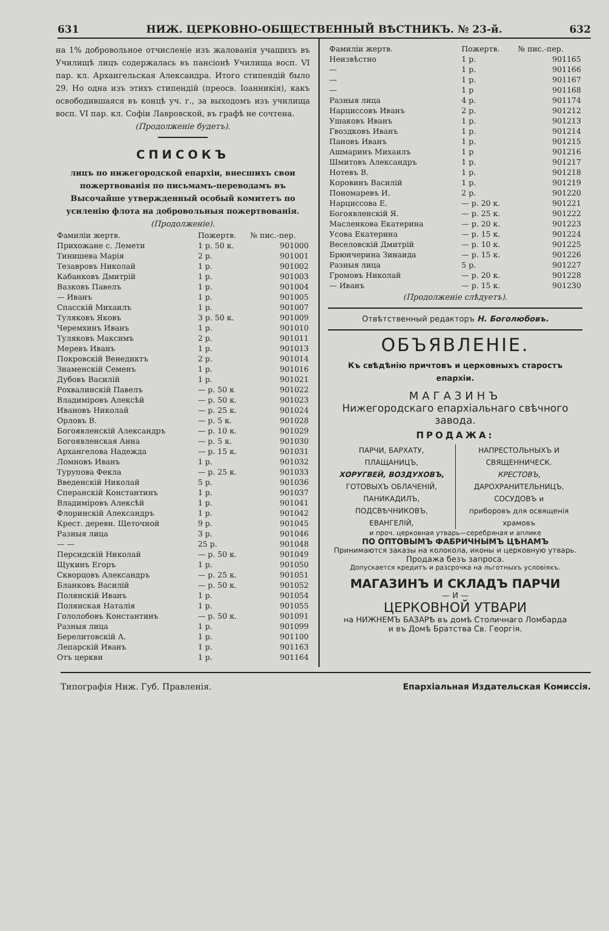631 НИЖ. ЦЕРКОВНО-ОБЩЕСТВЕННЫЙ ВѢСТНИКЪ. № 23-й. 632
на 1% добровольное отчисленіе изъ жалованія учащихъ въ Училищѣ лицъ содержалась въ пансіонѣ Училища восп. VI пар. кл. Архангельская Александра. Итого стипендій было 29. Но одна изъ этихъ стипендій (преосв. Іоанникія), какъ освободившаяся въ концѣ уч. г., за выходомъ изъ училища восп. VI пар. кл. Софіи Лавровской, въ графѣ не сочтена.
(Продолженіе будетъ).
СПИСОКЪ
лицъ по нижегородской епархіи, внесшихъ свои пожертвованія по письмамъ-переводамъ въ Высочайше утвержденный особый комитетъ по усиленію флота на добровольныя пожертвованія.
(Продолженіе).
| Фамиліи жертв. | Пожертв. | № пис.-пер. |
| --- | --- | --- |
| Прихожане с. Лемети | 1 р. 50 к. | 901000 |
| Тинишева Марія | 2 р. | 901001 |
| Тезавровъ Николай | 1 р. | 901002 |
| Кабанковъ Дмитрій | 1 р. | 901003 |
| Вазковъ Павелъ | 1 р. | 901004 |
| — Иванъ | 1 р. | 901005 |
| Спасскій Михаилъ | 1 р. | 901007 |
| Туляковъ Яковъ | 3 р. 50 к. | 901009 |
| Черемхинъ Иванъ | 1 р. | 901010 |
| Туляковъ Максимъ | 2 р. | 901011 |
| Меревъ Иванъ | 1 р. | 901013 |
| Покровскій Венедиктъ | 2 р. | 901014 |
| Знаменскій Семенъ | 1 р. | 901016 |
| Дубовъ Василій | 1 р. | 901021 |
| Рохвалинскій Павелъ | — р. 50 к | 901022 |
| Владиміровъ Алексѣй | — р. 50 к. | 901023 |
| Ивановъ Николай | — р. 25 к. | 901024 |
| Орловъ В. | — р. 5 к. | 901028 |
| Богоявленскій Александръ | — р. 10 к. | 901029 |
| Богоявленская Анна | — р. 5 к. | 901030 |
| Архангелова Надежда | — р. 15 к. | 901031 |
| Ломновъ Иванъ | 1 р. | 901032 |
| Турупова Фекла | — р. 25 к. | 901033 |
| Введенскій Николай | 5 р. | 901036 |
| Сперанскій Константинъ | 1 р. | 901037 |
| Владиміровъ Алексѣй | 1 р. | 901041 |
| Флоринскій Александръ | 1 р. | 901042 |
| Крест. деревн. Щеточной | 9 р. | 901045 |
| Разныя лица | 3 р. | 901046 |
| — — | 25 р. | 901048 |
| Персидскій Николай | — р. 50 к. | 901049 |
| Щукинъ Егоръ | 1 р. | 901050 |
| Скворцовъ Александръ | — р. 25 к. | 901051 |
| Бланковъ Василій | — р. 50 к. | 901052 |
| Полянскій Иванъ | 1 р. | 901054 |
| Полянская Наталія | 1 р. | 901055 |
| Гололобовъ Константинъ | — р. 50 к. | 901091 |
| Разныя лица | 1 р. | 901099 |
| Берелитовскій А. | 1 р. | 901100 |
| Лепарскій Иванъ | 1 р. | 901163 |
| Отъ церкви | 1 р. | 901164 |
| Фамиліи жертв. | Пожертв. | № пис.-пер. |
| --- | --- | --- |
| Неизвѣстно | 1 р. | 901165 |
| — | 1 р. | 901166 |
| — | 1 р. | 901167 |
| — | 1 р | 901168 |
| Разныя лица | 4 р. | 901174 |
| Нарциссовъ Иванъ | 2 р. | 901212 |
| Ушаковъ Иванъ | 1 р. | 901213 |
| Гвоздковъ Иванъ | 1 р. | 901214 |
| Пановъ Иванъ | 1 р. | 901215 |
| Ашмаринъ Михаилъ | 1 р | 901216 |
| Шмитовъ Александръ | 1 р. | 901217 |
| Нотевъ В. | 1 р. | 901218 |
| Коровинъ Василій | 1 р. | 901219 |
| Пономаревъ И. | 2 р. | 901220 |
| Нарциссова Е. | — р. 20 к. | 901221 |
| Богоявленскій Я. | — р. 25 к. | 901222 |
| Масленкова Екатерина | — р. 20 к. | 901223 |
| Усова Екатерина | — р. 15 к. | 901224 |
| Веселовскій Дмитрій | — р. 10 к. | 901225 |
| Брюнчерина Зинаида | — р. 15 к. | 901226 |
| Разныя лица | 5 р. | 901227 |
| Громовъ Николай | — р. 20 к. | 901228 |
| — Иванъ | — р. 15 к. | 901230 |
(Продолженіе слѣдуетъ).
Отвѣтственный редакторъ Н. Боголюбовъ.
ОБЪЯВЛЕНІЕ.
Къ свѣдѣнію причтовъ и церковныхъ старостъ епархіи.
МАГАЗИНЪ
Нижегородскаго епархіальнаго свѣчного завода.
ПРОДАЖА:
ПАРЧИ, БАРХАТУ,
ПЛАЩАНИЦЪ,
ХОРУГВЕЙ, ВОЗДУХОВЪ,
ГОТОВЫХЪ ОБЛАЧЕНІЙ,
ПАНИКАДИЛЪ, ПОДСВѢЧНИКОВЪ,
ЕВАНГЕЛІЙ,
НАПРЕСТОЛЬНЫХЪ И СВЯЩЕННИЧЕСК.
КРЕСТОВЪ,
ДАРОХРАНИТЕЛЬНИЦЪ,
СОСУДОВЪ и
приборовъ для освященія
храмовъ
и проч. церковная утварь—серебряная и аплике
ПО ОПТОВЫМЪ ФАБРИЧНЫМЪ ЦѢНАМЪ
Принимаются заказы на колокола, иконы и церковную утварь.
Продажа безъ запроса.
Допускается кредитъ и разсрочка на льготныхъ условіяхъ.
МАГАЗИНЪ И СКЛАДЪ ПАРЧИ
— И —
ЦЕРКОВНОЙ УТВАРИ
на НИЖНЕМЪ БАЗАРѢ въ домѣ Столичнаго Ломбарда
и въ Домѣ Братства Св. Георгія.
Типографія Ниж. Губ. Правленія. Епархіальная Издательская Комиссія.